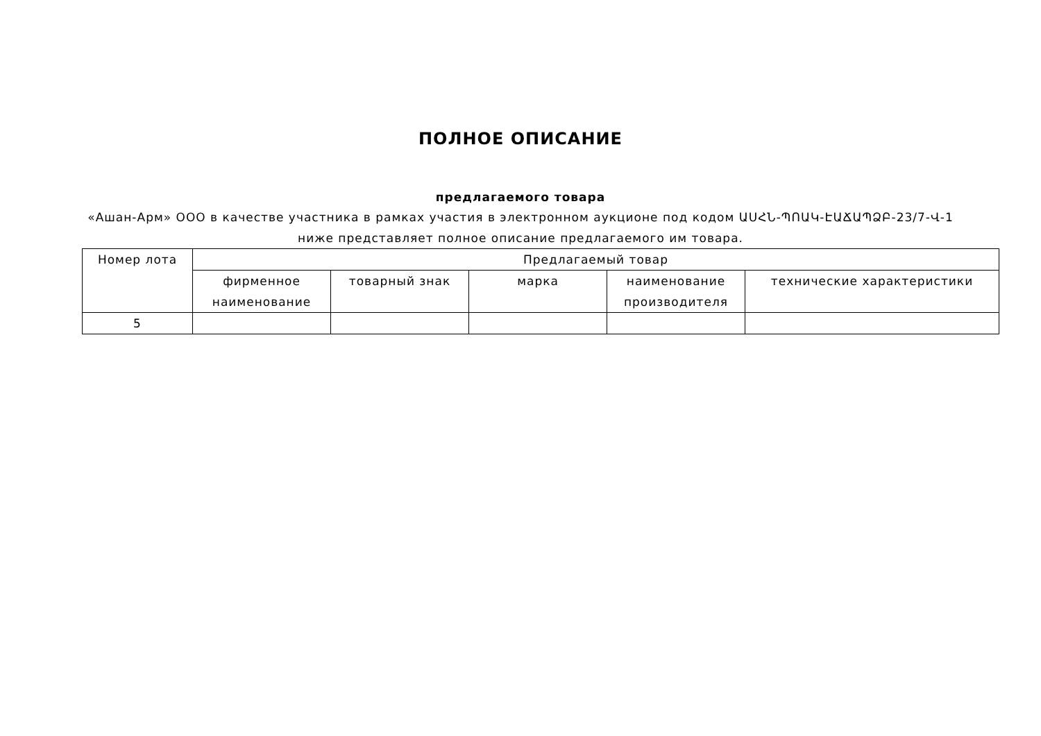ПОЛНОЕ ОПИСАНИЕ
предлагаемого товара
«Ашан-Арм» ООО в качестве участника в рамках участия в электронном аукционе под кодом ԱՍՀՆ-ՊՈԱԿ-ԷԱՃԱՊՁԲ-23/7-Վ-1
ниже представляет полное описание предлагаемого им товара.
| Номер лота | Предлагаемый товар | | | | |
| --- | --- | --- | --- | --- | --- |
| | фирменное наименование | товарный знак | марка | наименование производителя | технические характеристики |
| 5 | | | | | |